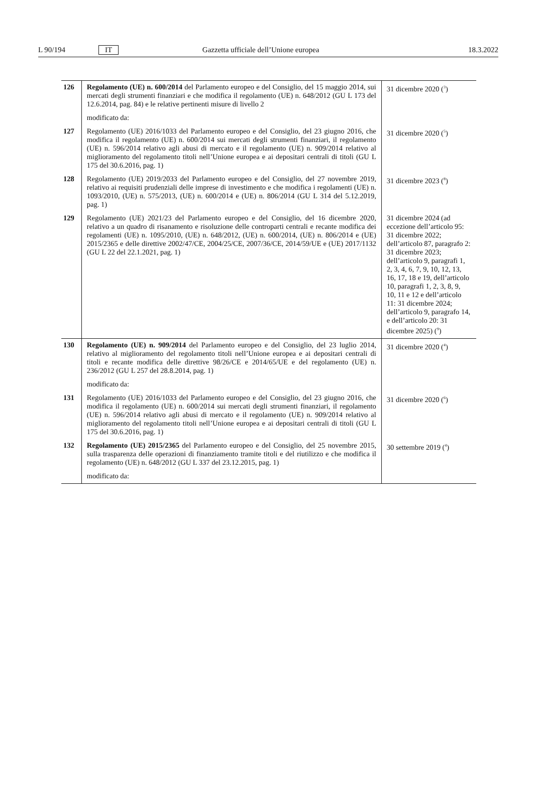L 90/194 IT Gazzetta ufficiale dell’Unione europea 18.3.2022
| 126 | Regolamento (UE) n. 600/2014 del Parlamento europeo e del Consiglio, del 15 maggio 2014, sui mercati degli strumenti finanziari e che modifica il regolamento (UE) n. 648/2012 (GU L 173 del 12.6.2014, pag. 84) e le relative pertinenti misure di livello 2 | 31 dicembre 2020 (<sup>3</sup>) |
| | modificato da: | |
| 127 | Regolamento (UE) 2016/1033 del Parlamento europeo e del Consiglio, del 23 giugno 2016, che modifica il regolamento (UE) n. 600/2014 sui mercati degli strumenti finanziari, il regolamento (UE) n. 596/2014 relativo agli abusi di mercato e il regolamento (UE) n. 909/2014 relativo al miglioramento del regolamento titoli nell’Unione europea e ai depositari centrali di titoli (GU L 175 del 30.6.2016, pag. 1) | 31 dicembre 2020 (<sup>5</sup>) |
| 128 | Regolamento (UE) 2019/2033 del Parlamento europeo e del Consiglio, del 27 novembre 2019, relativo ai requisiti prudenziali delle imprese di investimento e che modifica i regolamenti (UE) n. 1093/2010, (UE) n. 575/2013, (UE) n. 600/2014 e (UE) n. 806/2014 (GU L 314 del 5.12.2019, pag. 1) | 31 dicembre 2023 (<sup>8</sup>) |
| 129 | Regolamento (UE) 2021/23 del Parlamento europeo e del Consiglio, del 16 dicembre 2020, relativo a un quadro di risanamento e risoluzione delle controparti centrali e recante modifica dei regolamenti (UE) n. 1095/2010, (UE) n. 648/2012, (UE) n. 600/2014, (UE) n. 806/2014 e (UE) 2015/2365 e delle direttive 2002/47/CE, 2004/25/CE, 2007/36/CE, 2014/59/UE e (UE) 2017/1132 (GU L 22 del 22.1.2021, pag. 1) | 31 dicembre 2024 (ad eccezione dell’articolo 95: 31 dicembre 2022; dell’articolo 87, paragrafo 2: 31 dicembre 2023; dell’articolo 9, paragrafi 1, 2, 3, 4, 6, 7, 9, 10, 12, 13, 16, 17, 18 e 19, dell’articolo 10, paragrafi 1, 2, 3, 8, 9, 10, 11 e 12 e dell’articolo 11: 31 dicembre 2024; dell’articolo 9, paragrafo 14, e dell’articolo 20: 31 dicembre 2025) (<sup>9</sup>) |
| 130 | Regolamento (UE) n. 909/2014 del Parlamento europeo e del Consiglio, del 23 luglio 2014, relativo al miglioramento del regolamento titoli nell’Unione europea e ai depositari centrali di titoli e recante modifica delle direttive 98/26/CE e 2014/65/UE e del regolamento (UE) n. 236/2012 (GU L 257 del 28.8.2014, pag. 1) | 31 dicembre 2020 (<sup>4</sup>) |
| | modificato da: | |
| 131 | Regolamento (UE) 2016/1033 del Parlamento europeo e del Consiglio, del 23 giugno 2016, che modifica il regolamento (UE) n. 600/2014 sui mercati degli strumenti finanziari, il regolamento (UE) n. 596/2014 relativo agli abusi di mercato e il regolamento (UE) n. 909/2014 relativo al miglioramento del regolamento titoli nell’Unione europea e ai depositari centrali di titoli (GU L 175 del 30.6.2016, pag. 1) | 31 dicembre 2020 (<sup>6</sup>) |
| 132 | Regolamento (UE) 2015/2365 del Parlamento europeo e del Consiglio, del 25 novembre 2015, sulla trasparenza delle operazioni di finanziamento tramite titoli e del riutilizzo e che modifica il regolamento (UE) n. 648/2012 (GU L 337 del 23.12.2015, pag. 1) | 30 settembre 2019 (<sup>4</sup>) |
| | modificato da: | |